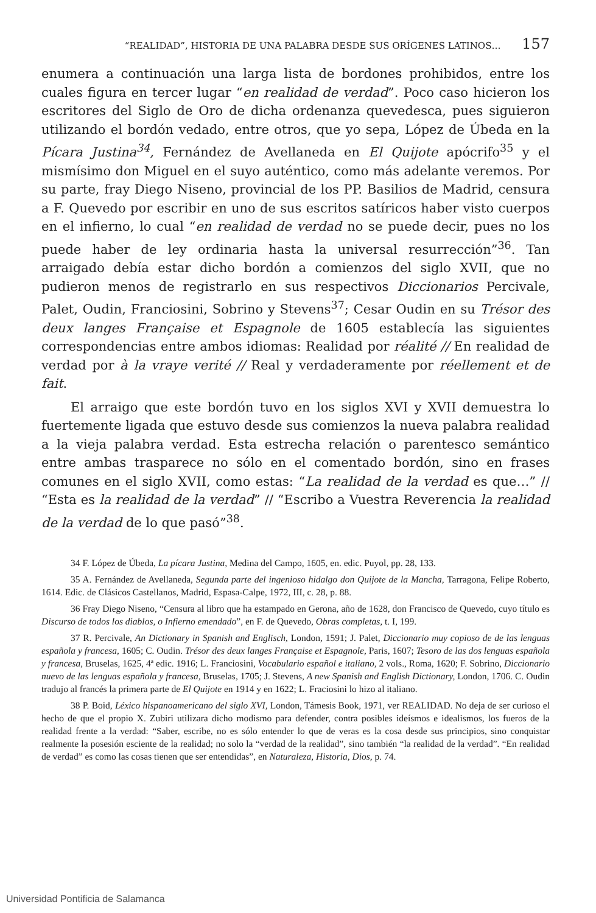“REALIDAD”, HISTORIA DE UNA PALABRA DESDE SUS ORÍGENES LATINOS… 157
enumera a continuación una larga lista de bordones prohibidos, entre los cuales figura en tercer lugar “en realidad de verdad”. Poco caso hicieron los escritores del Siglo de Oro de dicha ordenanza quevedesca, pues siguieron utilizando el bordón vedado, entre otros, que yo sepa, López de Úbeda en la Pícara Justina<sup>34</sup>, Fernández de Avellaneda en El Quijote apócrifo<sup>35</sup> y el mismísimo don Miguel en el suyo auténtico, como más adelante veremos. Por su parte, fray Diego Niseno, provincial de los PP. Basilios de Madrid, censura a F. Quevedo por escribir en uno de sus escritos satíricos haber visto cuerpos en el infierno, lo cual “en realidad de verdad no se puede decir, pues no los puede haber de ley ordinaria hasta la universal resurrección”<sup>36</sup>. Tan arraigado debía estar dicho bordón a comienzos del siglo XVII, que no pudieron menos de registrarlo en sus respectivos Diccionarios Percivale, Palet, Oudin, Franciosini, Sobrino y Stevens<sup>37</sup>; Cesar Oudin en su Trésor des deux langes Française et Espagnole de 1605 establecía las siguientes correspondencias entre ambos idiomas: Realidad por réalité // En realidad de verdad por à la vraye verité // Real y verdaderamente por réellement et de fait.
El arraigo que este bordón tuvo en los siglos XVI y XVII demuestra lo fuertemente ligada que estuvo desde sus comienzos la nueva palabra realidad a la vieja palabra verdad. Esta estrecha relación o parentesco semántico entre ambas trasparece no sólo en el comentado bordón, sino en frases comunes en el siglo XVII, como estas: “La realidad de la verdad es que…” // “Esta es la realidad de la verdad” // “Escribo a Vuestra Reverencia la realidad de la verdad de lo que pasó”<sup>38</sup>.
34 F. López de Úbeda, La pícara Justina, Medina del Campo, 1605, en. edic. Puyol, pp. 28, 133.
35 A. Fernández de Avellaneda, Segunda parte del ingenioso hidalgo don Quijote de la Mancha, Tarragona, Felipe Roberto, 1614. Edic. de Clásicos Castellanos, Madrid, Espasa-Calpe, 1972, III, c. 28, p. 88.
36 Fray Diego Niseno, “Censura al libro que ha estampado en Gerona, año de 1628, don Francisco de Quevedo, cuyo título es Discurso de todos los diablos, o Infierno emendado”, en F. de Quevedo, Obras completas, t. I, 199.
37 R. Percivale, An Dictionary in Spanish and Englisch, London, 1591; J. Palet, Diccionario muy copioso de de las lenguas española y francesa, 1605; C. Oudin. Trésor des deux langes Française et Espagnole, Paris, 1607; Tesoro de las dos lenguas española y francesa, Bruselas, 1625, 4ª edic. 1916; L. Franciosini, Vocabulario español e italiano, 2 vols., Roma, 1620; F. Sobrino, Diccionario nuevo de las lenguas española y francesa, Bruselas, 1705; J. Stevens, A new Spanish and English Dictionary, London, 1706. C. Oudin tradujo al francés la primera parte de El Quijote en 1914 y en 1622; L. Fraciosini lo hizo al italiano.
38 P. Boid, Léxico hispanoamericano del siglo XVI, London, Támesis Book, 1971, ver REALIDAD. No deja de ser curioso el hecho de que el propio X. Zubiri utilizara dicho modismo para defender, contra posibles ideísmos e idealismos, los fueros de la realidad frente a la verdad: “Saber, escribe, no es sólo entender lo que de veras es la cosa desde sus principios, sino conquistar realmente la posesión esciente de la realidad; no solo la “verdad de la realidad”, sino también “la realidad de la verdad”. “En realidad de verdad” es como las cosas tienen que ser entendidas”, en Naturaleza, Historia, Dios, p. 74.
Universidad Pontificia de Salamanca